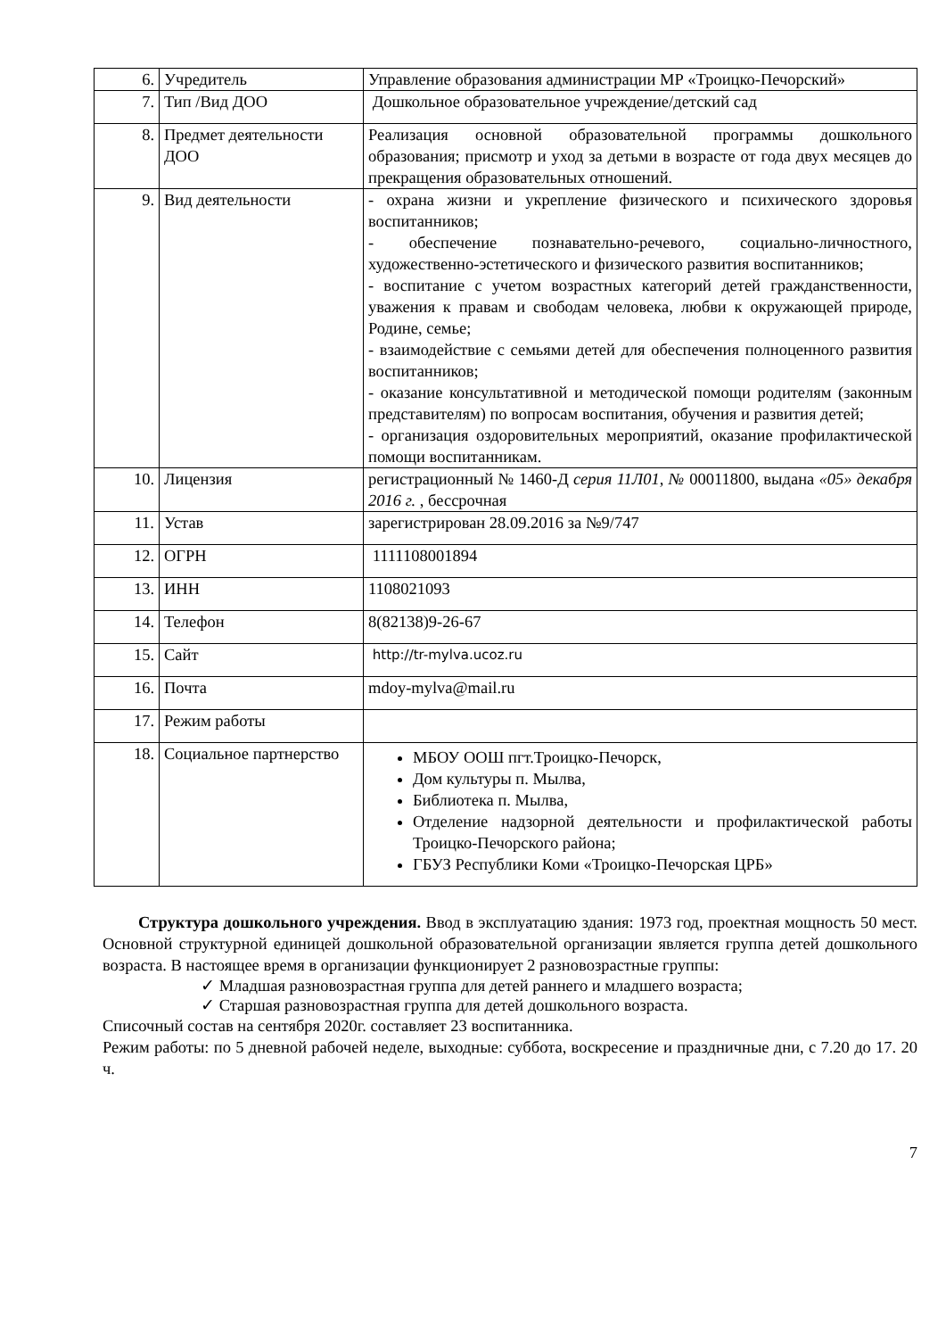| 6. | Учредитель | Управление образования администрации МР «Троицко-Печорский» |
| 7. | Тип /Вид ДОО | Дошкольное образовательное учреждение/детский сад |
| 8. | Предмет деятельности ДОО | Реализация основной образовательной программы дошкольного образования; присмотр и уход за детьми в возрасте от года двух месяцев до прекращения образовательных отношений. |
| 9. | Вид деятельности | - охрана жизни и укрепление физического и психического здоровья воспитанников; - обеспечение познавательно-речевого, социально-личностного, художественно-эстетического и физического развития воспитанников; - воспитание с учетом возрастных категорий детей гражданственности, уважения к правам и свободам человека, любви к окружающей природе, Родине, семье; - взаимодействие с семьями детей для обеспечения полноценного развития воспитанников; - оказание консультативной и методической помощи родителям (законным представителям) по вопросам воспитания, обучения и развития детей; - организация оздоровительных мероприятий, оказание профилактической помощи воспитанникам. |
| 10. | Лицензия | регистрационный № 1460-Д серия 11Л01, № 00011800, выдана «05» декабря 2016 г. , бессрочная |
| 11. | Устав | зарегистрирован 28.09.2016 за №9/747 |
| 12. | ОГРН | 1111108001894 |
| 13. | ИНН | 1108021093 |
| 14. | Телефон | 8(82138)9-26-67 |
| 15. | Сайт | http://tr-mylva.ucoz.ru |
| 16. | Почта | mdoy-mylva@mail.ru |
| 17. | Режим работы | |
| 18. | Социальное партнерство | МБОУ ООШ пгт.Троицко-Печорск, Дом культуры п. Мылва, Библиотека п. Мылва, Отделение надзорной деятельности и профилактической работы Троицко-Печорского района; ГБУЗ Республики Коми «Троицко-Печорская ЦРБ» |
Структура дошкольного учреждения. Ввод в эксплуатацию здания: 1973 год, проектная мощность 50 мест. Основной структурной единицей дошкольной образовательной организации является группа детей дошкольного возраста. В настоящее время в организации функционирует 2 разновозрастные группы:
✓ Младшая разновозрастная группа для детей раннего и младшего возраста;
✓ Старшая разновозрастная группа для детей дошкольного возраста.
Списочный состав на сентября 2020г. составляет 23 воспитанника.
Режим работы: по 5 дневной рабочей неделе, выходные: суббота, воскресение и праздничные дни, с 7.20 до 17. 20 ч.
7